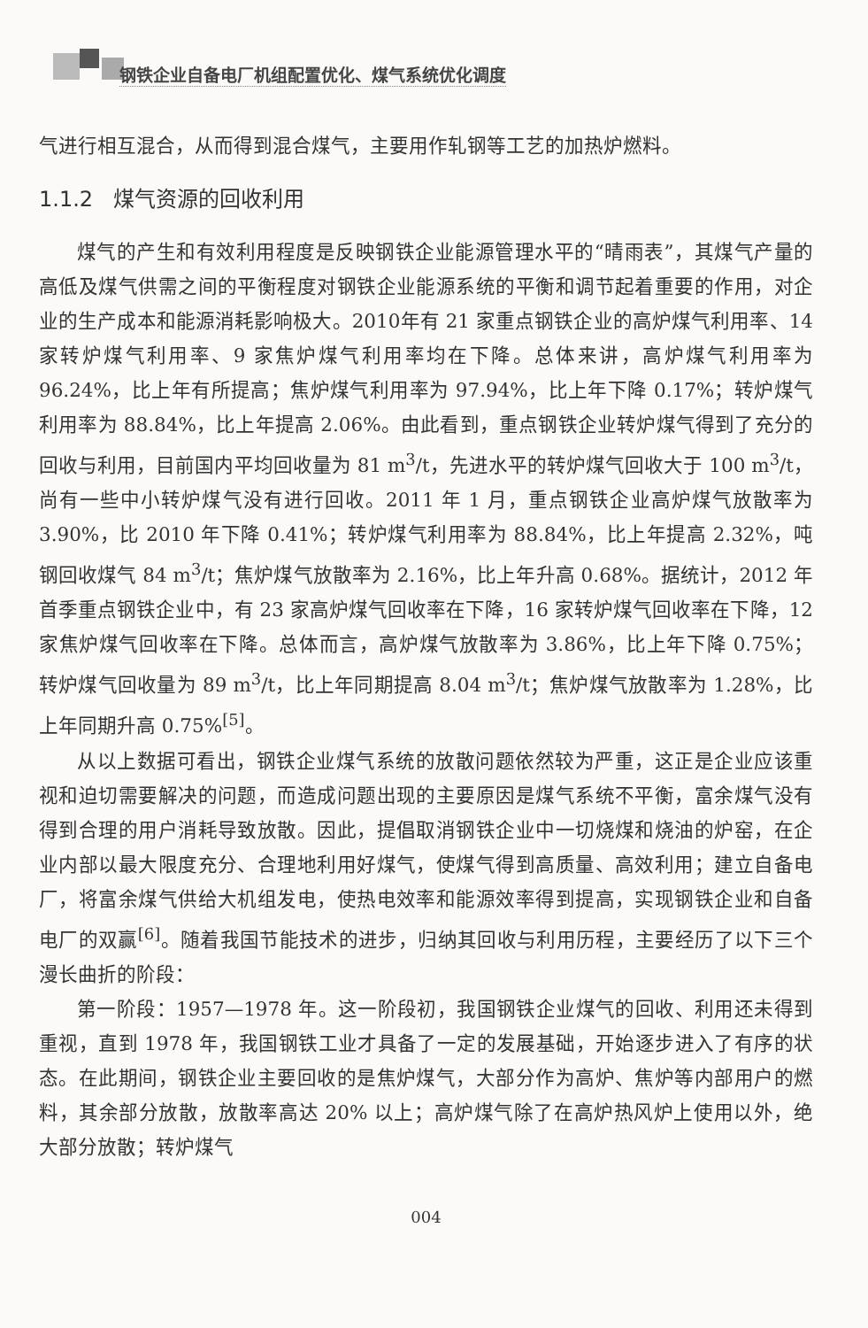钢铁企业自备电厂机组配置优化、煤气系统优化调度
气进行相互混合，从而得到混合煤气，主要用作轧钢等工艺的加热炉燃料。
1.1.2 煤气资源的回收利用
煤气的产生和有效利用程度是反映钢铁企业能源管理水平的“晴雨表”，其煤气产量的高低及煤气供需之间的平衡程度对钢铁企业能源系统的平衡和调节起着重要的作用，对企业的生产成本和能源消耗影响极大。2010年有 21 家重点钢铁企业的高炉煤气利用率、14 家转炉煤气利用率、9 家焦炉煤气利用率均在下降。总体来讲，高炉煤气利用率为 96.24%，比上年有所提高；焦炉煤气利用率为 97.94%，比上年下降 0.17%；转炉煤气利用率为 88.84%，比上年提高 2.06%。由此看到，重点钢铁企业转炉煤气得到了充分的回收与利用，目前国内平均回收量为 81 m<sup>3</sup>/t，先进水平的转炉煤气回收大于 100 m<sup>3</sup>/t，尚有一些中小转炉煤气没有进行回收。2011 年 1 月，重点钢铁企业高炉煤气放散率为 3.90%，比 2010 年下降 0.41%；转炉煤气利用率为 88.84%，比上年提高 2.32%，吨钢回收煤气 84 m<sup>3</sup>/t；焦炉煤气放散率为 2.16%，比上年升高 0.68%。据统计，2012 年首季重点钢铁企业中，有 23 家高炉煤气回收率在下降，16 家转炉煤气回收率在下降，12 家焦炉煤气回收率在下降。总体而言，高炉煤气放散率为 3.86%，比上年下降 0.75%；转炉煤气回收量为 89 m<sup>3</sup>/t，比上年同期提高 8.04 m<sup>3</sup>/t；焦炉煤气放散率为 1.28%，比上年同期升高 0.75%<sup>[5]</sup>。
从以上数据可看出，钢铁企业煤气系统的放散问题依然较为严重，这正是企业应该重视和迫切需要解决的问题，而造成问题出现的主要原因是煤气系统不平衡，富余煤气没有得到合理的用户消耗导致放散。因此，提倡取消钢铁企业中一切烧煤和烧油的炉窑，在企业内部以最大限度充分、合理地利用好煤气，使煤气得到高质量、高效利用；建立自备电厂，将富余煤气供给大机组发电，使热电效率和能源效率得到提高，实现钢铁企业和自备电厂的双赢<sup>[6]</sup>。随着我国节能技术的进步，归纳其回收与利用历程，主要经历了以下三个漫长曲折的阶段：
第一阶段：1957—1978 年。这一阶段初，我国钢铁企业煤气的回收、利用还未得到重视，直到 1978 年，我国钢铁工业才具备了一定的发展基础，开始逐步进入了有序的状态。在此期间，钢铁企业主要回收的是焦炉煤气，大部分作为高炉、焦炉等内部用户的燃料，其余部分放散，放散率高达 20% 以上；高炉煤气除了在高炉热风炉上使用以外，绝大部分放散；转炉煤气
004